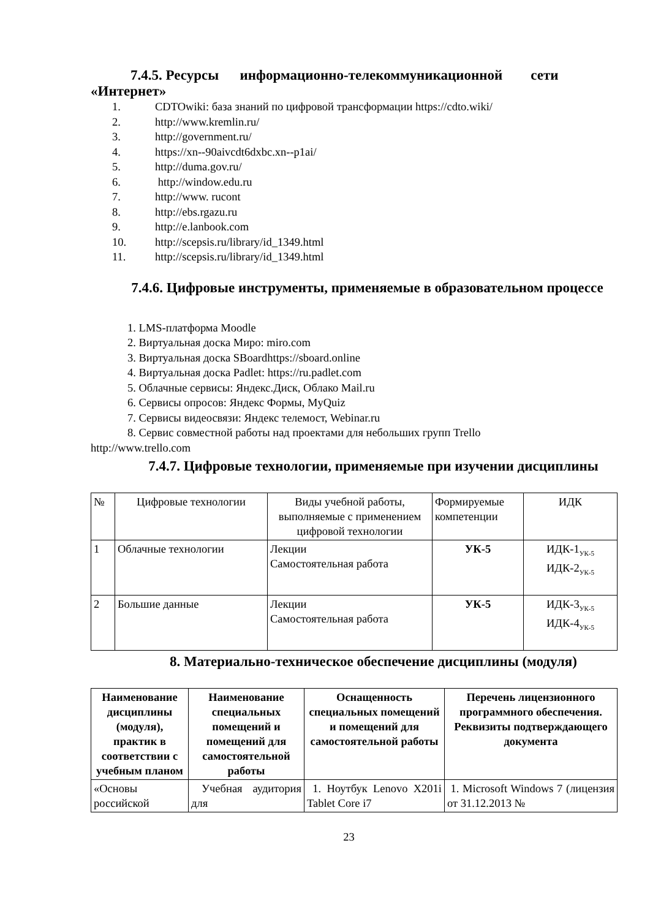7.4.5. Ресурсы информационно-телекоммуникационной сети
«Интернет»
1. CDTOwiki: база знаний по цифровой трансформации https://cdto.wiki/
2. http://www.kremlin.ru/
3. http://government.ru/
4. https://xn--90aivcdt6dxbc.xn--p1ai/
5. http://duma.gov.ru/
6. http://window.edu.ru
7. http://www. rucont
8. http://ebs.rgazu.ru
9. http://e.lanbook.com
10. http://scepsis.ru/library/id_1349.html
11. http://scepsis.ru/library/id_1349.html
7.4.6. Цифровые инструменты, применяемые в образовательном процессе
1. LMS-платформа Moodle
2. Виртуальная доска Миро: miro.com
3. Виртуальная доска SBoardhttps://sboard.online
4. Виртуальная доска Padlet: https://ru.padlet.com
5. Облачные сервисы: Яндекс.Диск, Облако Mail.ru
6. Сервисы опросов: Яндекс Формы, MyQuiz
7. Сервисы видеосвязи: Яндекс телемост, Webinar.ru
8. Сервис совместной работы над проектами для небольших групп Trello
http://www.trello.com
7.4.7. Цифровые технологии, применяемые при изучении дисциплины
| № | Цифровые технологии | Виды учебной работы, выполняемые с применением цифровой технологии | Формируемые компетенции | ИДК |
| 1 | Облачные технологии | Лекции Самостоятельная работа | УК-5 | ИДК-1<sub>УК-5</sub> ИДК-2<sub>УК-5</sub> |
| 2 | Большие данные | Лекции Самостоятельная работа | УК-5 | ИДК-3<sub>УК-5</sub> ИДК-4<sub>УК-5</sub> |
8. Материально-техническое обеспечение дисциплины (модуля)
| Наименование дисциплины (модуля), практик в соответствии с учебным планом | Наименование специальных помещений и помещений для самостоятельной работы | Оснащенность специальных помещений и помещений для самостоятельной работы | Перечень лицензионного программного обеспечения. Реквизиты подтверждающего документа |
| --- | --- | --- | --- |
| «Основы российской | Учебная аудитория для | 1. Ноутбук Lenovo X201i Tablet Core i7 | 1. Microsoft Windows 7 (лицензия от 31.12.2013 № |
23